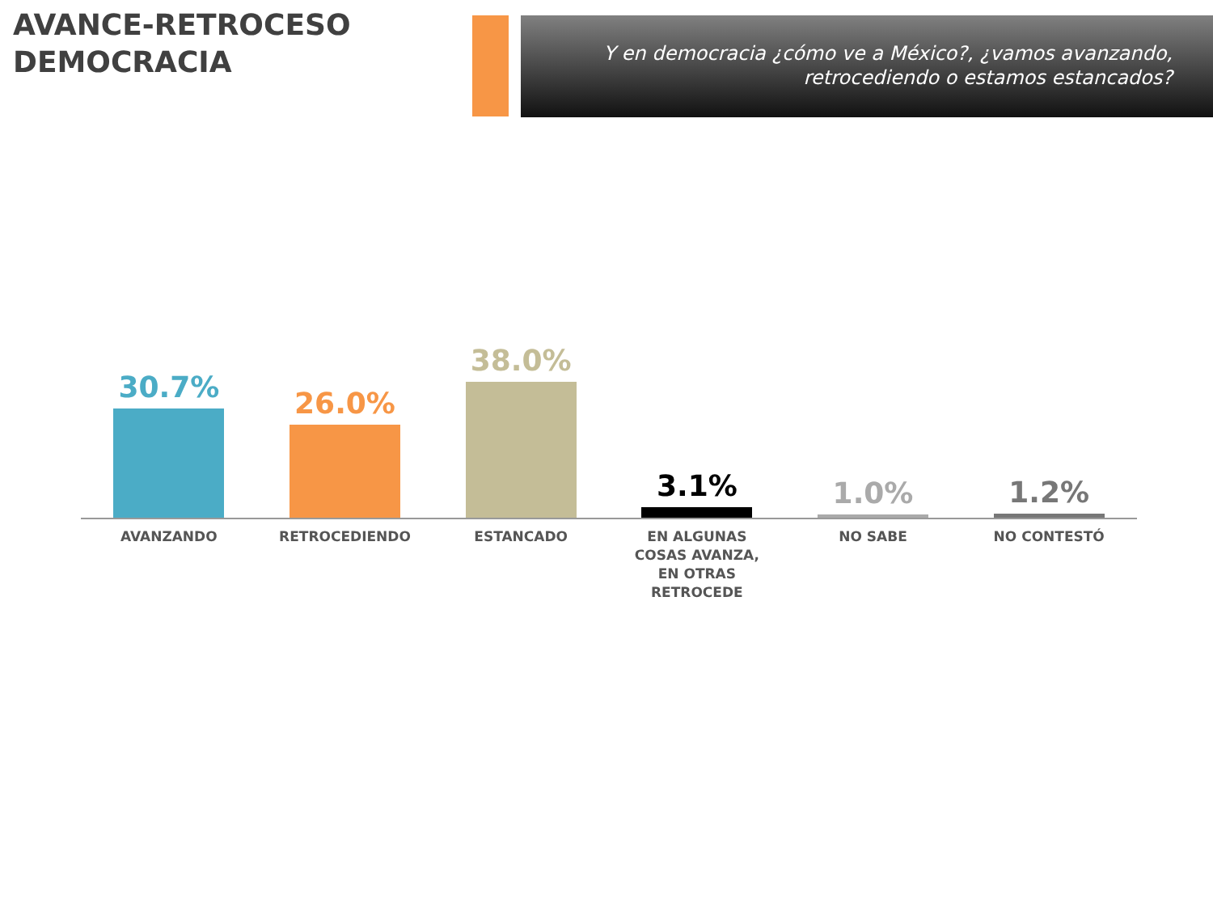AVANCE-RETROCESO
DEMOCRACIA
Y en democracia ¿cómo ve a México?, ¿vamos avanzando, retrocediendo o estamos estancados?
30.7% 26.0% 38.0% 3.1% 1.0% 1.2%
AVANZANDO RETROCEDIENDO ESTANCADO EN ALGUNAS COSAS AVANZA, EN OTRAS RETROCEDE
NO SABE NO CONTESTÓ